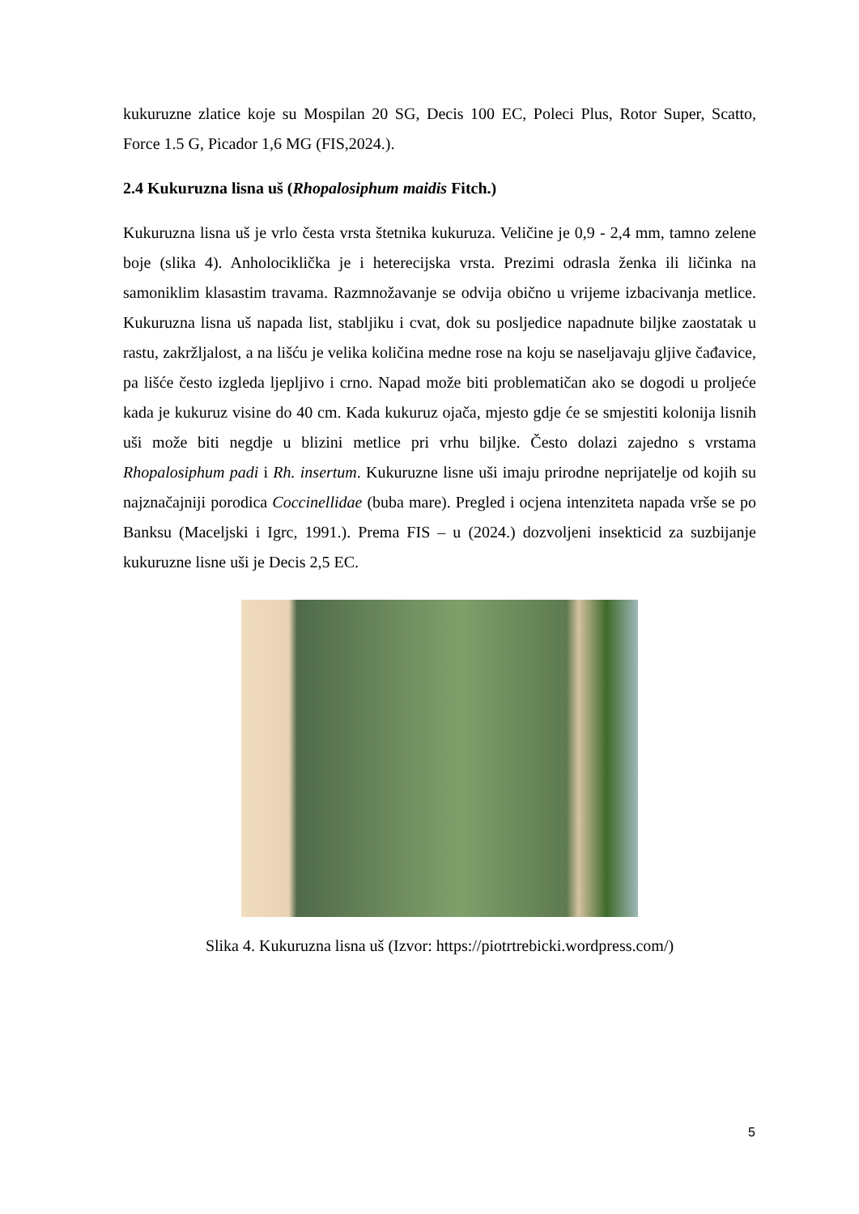kukuruzne zlatice koje su Mospilan 20 SG, Decis 100 EC, Poleci Plus, Rotor Super, Scatto, Force 1.5 G, Picador 1,6 MG (FIS,2024.).
2.4 Kukuruzna lisna uš (Rhopalosiphum maidis Fitch.)
Kukuruzna lisna uš je vrlo česta vrsta štetnika kukuruza. Veličine je 0,9 - 2,4 mm, tamno zelene boje (slika 4). Anholociklička je i heterecijska vrsta. Prezimi odrasla ženka ili ličinka na samoniklim klasastim travama. Razmnožavanje se odvija obično u vrijeme izbacivanja metlice. Kukuruzna lisna uš napada list, stabljiku i cvat, dok su posljedice napadnute biljke zaostatak u rastu, zakržljalost, a na lišću je velika količina medne rose na koju se naseljavaju gljive čađavice, pa lišće često izgleda ljepljivo i crno. Napad može biti problematičan ako se dogodi u proljeće kada je kukuruz visine do 40 cm. Kada kukuruz ojača, mjesto gdje će se smjestiti kolonija lisnih uši može biti negdje u blizini metlice pri vrhu biljke. Često dolazi zajedno s vrstama Rhopalosiphum padi i Rh. insertum. Kukuruzne lisne uši imaju prirodne neprijatelje od kojih su najznačajniji porodica Coccinellidae (buba mare). Pregled i ocjena intenziteta napada vrše se po Banksu (Maceljski i Igrc, 1991.). Prema FIS – u (2024.) dozvoljeni insekticid za suzbijanje kukuruzne lisne uši je Decis 2,5 EC.
Slika 4. Kukuruzna lisna uš (Izvor: https://piotrtrebicki.wordpress.com/)
5